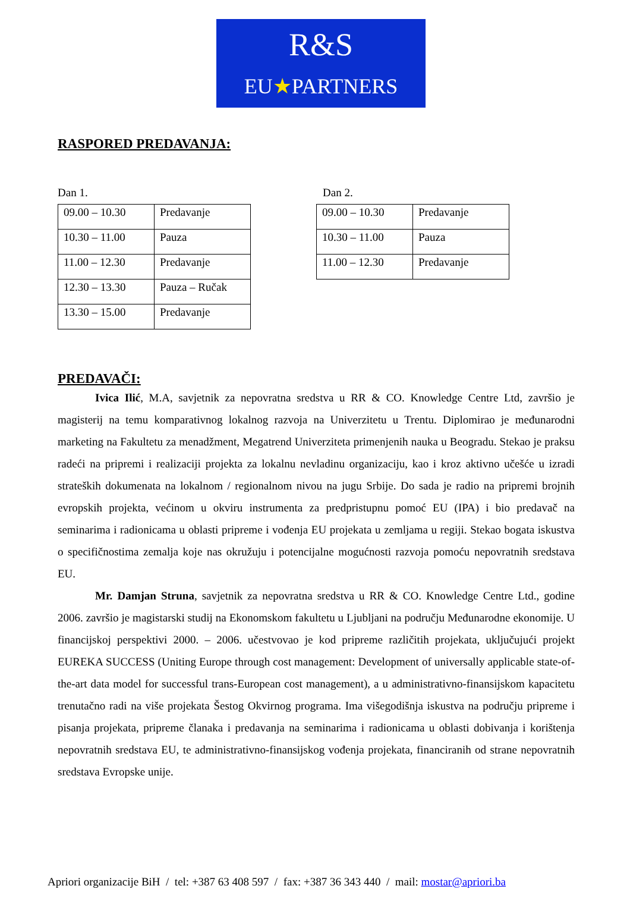R&S
EU★PARTNERS
RASPORED PREDAVANJA:
Dan 1.
| 09.00 – 10.30 | Predavanje |
| 10.30 – 11.00 | Pauza |
| 11.00 – 12.30 | Predavanje |
| 12.30 – 13.30 | Pauza – Ručak |
| 13.30 – 15.00 | Predavanje |
Dan 2.
| 09.00 – 10.30 | Predavanje |
| 10.30 – 11.00 | Pauza |
| 11.00 – 12.30 | Predavanje |
PREDAVAČI:
Ivica Ilić, M.A, savjetnik za nepovratna sredstva u RR & CO. Knowledge Centre Ltd, završio je magisterij na temu komparativnog lokalnog razvoja na Univerzitetu u Trentu. Diplomirao je međunarodni marketing na Fakultetu za menadžment, Megatrend Univerziteta primenjenih nauka u Beogradu. Stekao je praksu radeći na pripremi i realizaciji projekta za lokalnu nevladinu organizaciju, kao i kroz aktivno učešće u izradi strateških dokumenata na lokalnom / regionalnom nivou na jugu Srbije. Do sada je radio na pripremi brojnih evropskih projekta, većinom u okviru instrumenta za predpristupnu pomoć EU (IPA) i bio predavač na seminarima i radionicama u oblasti pripreme i vođenja EU projekata u zemljama u regiji. Stekao bogata iskustva o specifičnostima zemalja koje nas okružuju i potencijalne mogućnosti razvoja pomoću nepovratnih sredstava EU.
Mr. Damjan Struna, savjetnik za nepovratna sredstva u RR & CO. Knowledge Centre Ltd., godine 2006. završio je magistarski studij na Ekonomskom fakultetu u Ljubljani na području Međunarodne ekonomije. U financijskoj perspektivi 2000. – 2006. učestvovao je kod pripreme različitih projekata, uključujući projekt EUREKA SUCCESS (Uniting Europe through cost management: Development of universally applicable state-of-the-art data model for successful trans-European cost management), a u administrativno-finansijskom kapacitetu trenutačno radi na više projekata Šestog Okvirnog programa. Ima višegodišnja iskustva na području pripreme i pisanja projekata, pripreme članaka i predavanja na seminarima i radionicama u oblasti dobivanja i korištenja nepovratnih sredstava EU, te administrativno-finansijskog vođenja projekata, financiranih od strane nepovratnih sredstava Evropske unije.
Apriori organizacije BiH / tel: +387 63 408 597 / fax: +387 36 343 440 / mail: mostar@apriori.ba